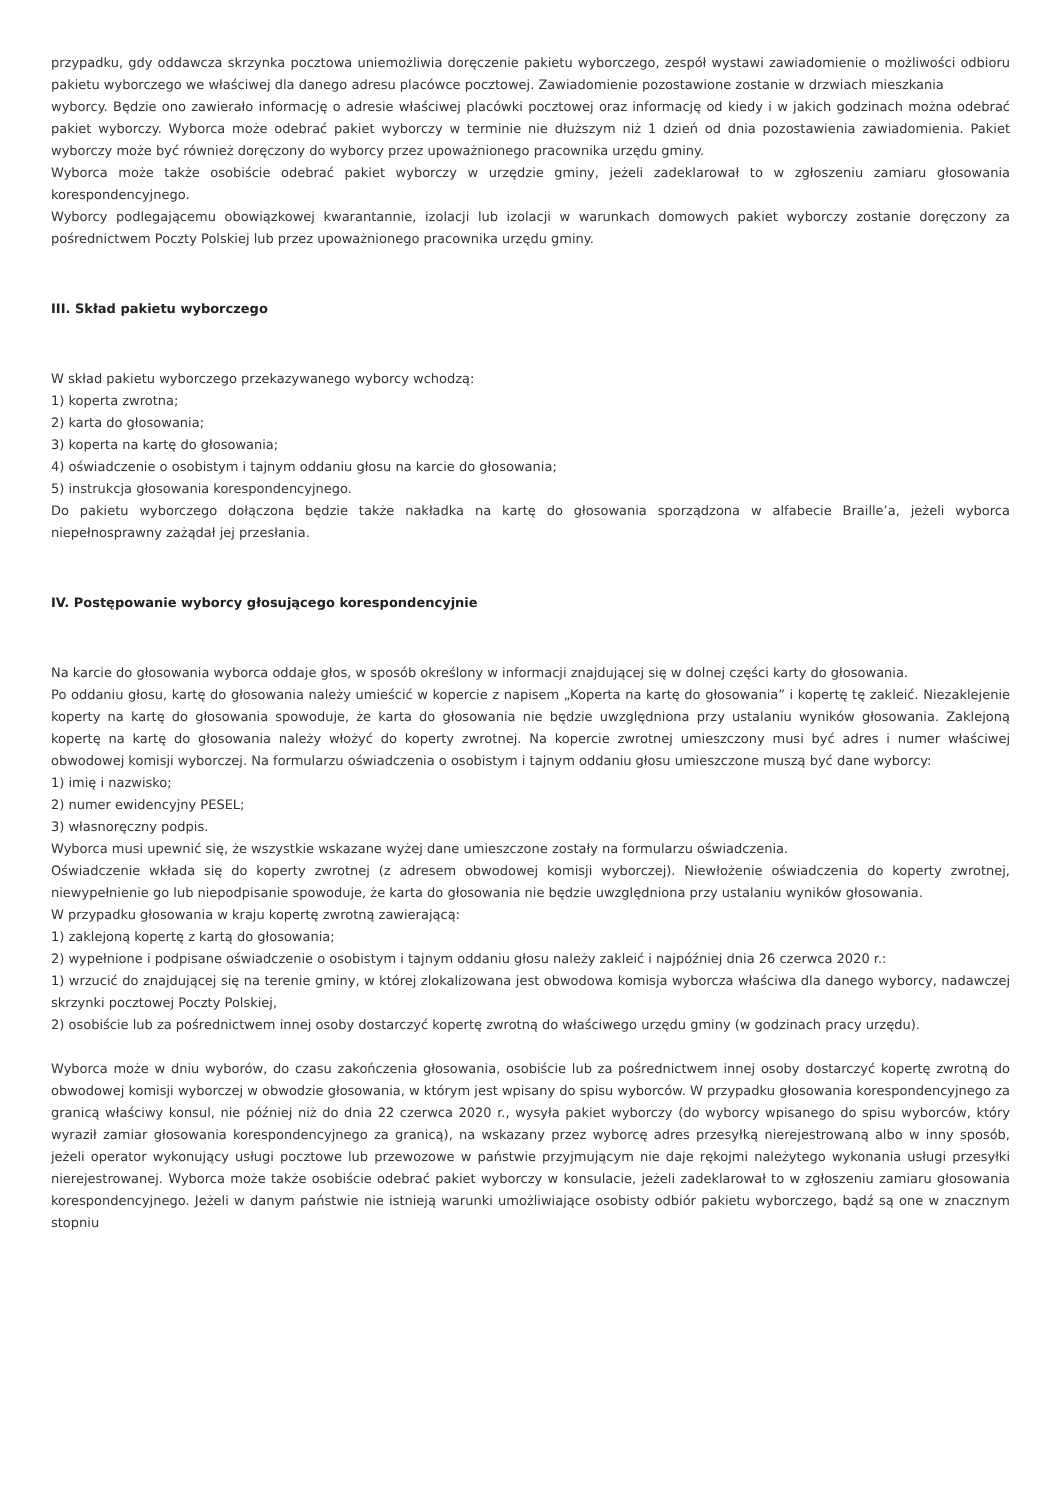przypadku, gdy oddawcza skrzynka pocztowa uniemożliwia doręczenie pakietu wyborczego, zespół wystawi zawiadomienie o możliwości odbioru pakietu wyborczego we właściwej dla danego adresu placówce pocztowej. Zawiadomienie pozostawione zostanie w drzwiach mieszkania
wyborcy. Będzie ono zawierało informację o adresie właściwej placówki pocztowej oraz informację od kiedy i w jakich godzinach można odebrać pakiet wyborczy. Wyborca może odebrać pakiet wyborczy w terminie nie dłuższym niż 1 dzień od dnia pozostawienia zawiadomienia. Pakiet wyborczy może być również doręczony do wyborcy przez upoważnionego pracownika urzędu gminy.
Wyborca może także osobiście odebrać pakiet wyborczy w urzędzie gminy, jeżeli zadeklarował to w zgłoszeniu zamiaru głosowania korespondencyjnego.
Wyborcy podlegającemu obowiązkowej kwarantannie, izolacji lub izolacji w warunkach domowych pakiet wyborczy zostanie doręczony za pośrednictwem Poczty Polskiej lub przez upoważnionego pracownika urzędu gminy.
III. Skład pakietu wyborczego
W skład pakietu wyborczego przekazywanego wyborcy wchodzą:
1) koperta zwrotna;
2) karta do głosowania;
3) koperta na kartę do głosowania;
4) oświadczenie o osobistym i tajnym oddaniu głosu na karcie do głosowania;
5) instrukcja głosowania korespondencyjnego.
Do pakietu wyborczego dołączona będzie także nakładka na kartę do głosowania sporządzona w alfabecie Braille’a, jeżeli wyborca niepełnosprawny zażądał jej przesłania.
IV. Postępowanie wyborcy głosującego korespondencyjnie
Na karcie do głosowania wyborca oddaje głos, w sposób określony w informacji znajdującej się w dolnej części karty do głosowania.
Po oddaniu głosu, kartę do głosowania należy umieścić w kopercie z napisem „Koperta na kartę do głosowania” i kopertę tę zakleić. Niezaklejenie koperty na kartę do głosowania spowoduje, że karta do głosowania nie będzie uwzględniona przy ustalaniu wyników głosowania. Zaklejoną kopertę na kartę do głosowania należy włożyć do koperty zwrotnej. Na kopercie zwrotnej umieszczony musi być adres i numer właściwej obwodowej komisji wyborczej. Na formularzu oświadczenia o osobistym i tajnym oddaniu głosu umieszczone muszą być dane wyborcy:
1) imię i nazwisko;
2) numer ewidencyjny PESEL;
3) własnoręczny podpis.
Wyborca musi upewnić się, że wszystkie wskazane wyżej dane umieszczone zostały na formularzu oświadczenia.
Oświadczenie wkłada się do koperty zwrotnej (z adresem obwodowej komisji wyborczej). Niewłożenie oświadczenia do koperty zwrotnej, niewypełnienie go lub niepodpisanie spowoduje, że karta do głosowania nie będzie uwzględniona przy ustalaniu wyników głosowania.
W przypadku głosowania w kraju kopertę zwrotną zawierającą:
1) zaklejoną kopertę z kartą do głosowania;
2) wypełnione i podpisane oświadczenie o osobistym i tajnym oddaniu głosu należy zakleić i najpóźniej dnia 26 czerwca 2020 r.:
1) wrzucić do znajdującej się na terenie gminy, w której zlokalizowana jest obwodowa komisja wyborcza właściwa dla danego wyborcy, nadawczej skrzynki pocztowej Poczty Polskiej,
2) osobiście lub za pośrednictwem innej osoby dostarczyć kopertę zwrotną do właściwego urzędu gminy (w godzinach pracy urzędu).
Wyborca może w dniu wyborów, do czasu zakończenia głosowania, osobiście lub za pośrednictwem innej osoby dostarczyć kopertę zwrotną do obwodowej komisji wyborczej w obwodzie głosowania, w którym jest wpisany do spisu wyborców. W przypadku głosowania korespondencyjnego za granicą właściwy konsul, nie później niż do dnia 22 czerwca 2020 r., wysyła pakiet wyborczy (do wyborcy wpisanego do spisu wyborców, który wyraził zamiar głosowania korespondencyjnego za granicą), na wskazany przez wyborcę adres przesyłką nierejestrowaną albo w inny sposób, jeżeli operator wykonujący usługi pocztowe lub przewozowe w państwie przyjmującym nie daje rękojmi należytego wykonania usługi przesyłki nierejestrowanej. Wyborca może także osobiście odebrać pakiet wyborczy w konsulacie, jeżeli zadeklarował to w zgłoszeniu zamiaru głosowania korespondencyjnego. Jeżeli w danym państwie nie istnieją warunki umożliwiające osobisty odbiór pakietu wyborczego, bądź są one w znacznym stopniu